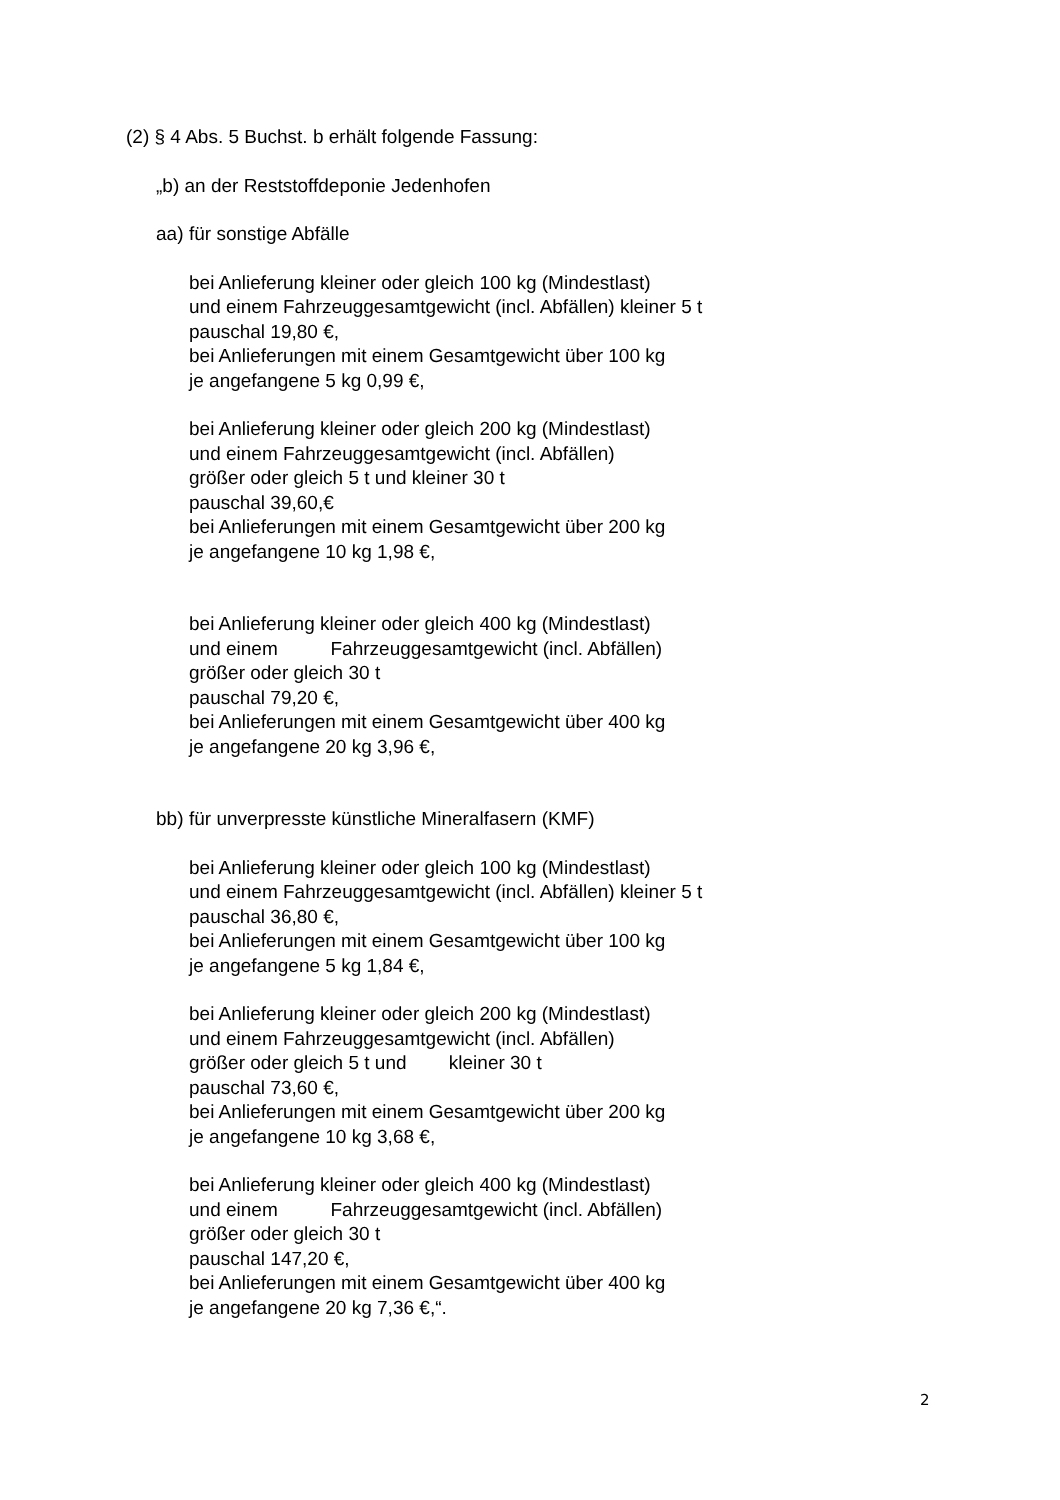(2) § 4 Abs. 5 Buchst. b erhält folgende Fassung:
„b) an der Reststoffdeponie Jedenhofen
aa) für sonstige Abfälle
bei Anlieferung kleiner oder gleich 100 kg (Mindestlast)
und einem Fahrzeuggesamtgewicht (incl. Abfällen) kleiner 5 t
pauschal 19,80 €,
bei Anlieferungen mit einem Gesamtgewicht über 100 kg
je angefangene 5 kg 0,99 €,
bei Anlieferung kleiner oder gleich 200 kg (Mindestlast)
und einem Fahrzeuggesamtgewicht (incl. Abfällen)
größer oder gleich 5 t und kleiner 30 t
pauschal 39,60,€
bei Anlieferungen mit einem Gesamtgewicht über 200 kg
je angefangene 10 kg 1,98 €,
bei Anlieferung kleiner oder gleich 400 kg (Mindestlast)
und einem Fahrzeuggesamtgewicht (incl. Abfällen)
größer oder gleich 30 t
pauschal 79,20 €,
bei Anlieferungen mit einem Gesamtgewicht über 400 kg
je angefangene 20 kg 3,96 €,
bb) für unverpresste künstliche Mineralfasern (KMF)
bei Anlieferung kleiner oder gleich 100 kg (Mindestlast)
und einem Fahrzeuggesamtgewicht (incl. Abfällen) kleiner 5 t
pauschal 36,80 €,
bei Anlieferungen mit einem Gesamtgewicht über 100 kg
je angefangene 5 kg 1,84 €,
bei Anlieferung kleiner oder gleich 200 kg (Mindestlast)
und einem Fahrzeuggesamtgewicht (incl. Abfällen)
größer oder gleich 5 t und kleiner 30 t
pauschal 73,60 €,
bei Anlieferungen mit einem Gesamtgewicht über 200 kg
je angefangene 10 kg 3,68 €,
bei Anlieferung kleiner oder gleich 400 kg (Mindestlast)
und einem Fahrzeuggesamtgewicht (incl. Abfällen)
größer oder gleich 30 t
pauschal 147,20 €,
bei Anlieferungen mit einem Gesamtgewicht über 400 kg
je angefangene 20 kg 7,36 €,“.
2